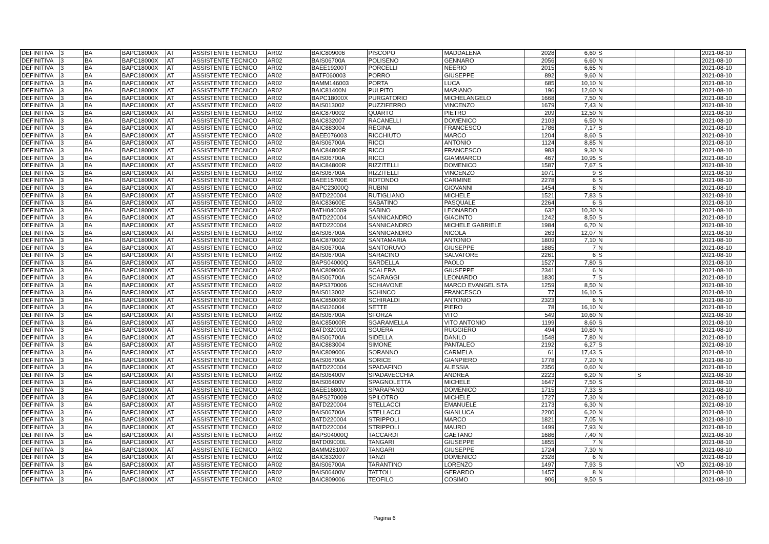| DEFINITIVA | 3 | BA | BAPC18000X | AT | ASSISTENTE TECNICO | AR02 | BAIC809006 | PISCOPO | MADDALENA | 2028 | 6,60 | S | | | 2021-08-10 |
| DEFINITIVA | 3 | BA | BAPC18000X | AT | ASSISTENTE TECNICO | AR02 | BAIS06700A | POLISENO | GENNARO | 2056 | 6,60 | N | | | 2021-08-10 |
| DEFINITIVA | 3 | BA | BAPC18000X | AT | ASSISTENTE TECNICO | AR02 | BAEE19200T | PORCELLI | NEERIO | 2015 | 6,65 | N | | | 2021-08-10 |
| DEFINITIVA | 3 | BA | BAPC18000X | AT | ASSISTENTE TECNICO | AR02 | BATF060003 | PORRO | GIUSEPPE | 892 | 9,60 | N | | | 2021-08-10 |
| DEFINITIVA | 3 | BA | BAPC18000X | AT | ASSISTENTE TECNICO | AR02 | BAMM146003 | PORTA | LUCA | 685 | 10,10 | N | | | 2021-08-10 |
| DEFINITIVA | 3 | BA | BAPC18000X | AT | ASSISTENTE TECNICO | AR02 | BAIC81400N | PULPITO | MARIANO | 196 | 12,60 | N | | | 2021-08-10 |
| DEFINITIVA | 3 | BA | BAPC18000X | AT | ASSISTENTE TECNICO | AR02 | BAPC18000X | PURGATORIO | MICHELANGELO | 1668 | 7,50 | N | | | 2021-08-10 |
| DEFINITIVA | 3 | BA | BAPC18000X | AT | ASSISTENTE TECNICO | AR02 | BAIS013002 | PUZZIFERRO | VINCENZO | 1679 | 7,43 | N | | | 2021-08-10 |
| DEFINITIVA | 3 | BA | BAPC18000X | AT | ASSISTENTE TECNICO | AR02 | BAIC870002 | QUARTO | PIETRO | 209 | 12,50 | N | | | 2021-08-10 |
| DEFINITIVA | 3 | BA | BAPC18000X | AT | ASSISTENTE TECNICO | AR02 | BAIC832007 | RACANELLI | DOMENICO | 2103 | 6,50 | N | | | 2021-08-10 |
| DEFINITIVA | 3 | BA | BAPC18000X | AT | ASSISTENTE TECNICO | AR02 | BAIC883004 | REGINA | FRANCESCO | 1786 | 7,17 | S | | | 2021-08-10 |
| DEFINITIVA | 3 | BA | BAPC18000X | AT | ASSISTENTE TECNICO | AR02 | BAEE076003 | RICCHIUTO | MARCO | 1204 | 8,60 | S | | | 2021-08-10 |
| DEFINITIVA | 3 | BA | BAPC18000X | AT | ASSISTENTE TECNICO | AR02 | BAIS06700A | RICCI | ANTONIO | 1124 | 8,85 | N | | | 2021-08-10 |
| DEFINITIVA | 3 | BA | BAPC18000X | AT | ASSISTENTE TECNICO | AR02 | BAIC84800R | RICCI | FRANCESCO | 983 | 9,30 | N | | | 2021-08-10 |
| DEFINITIVA | 3 | BA | BAPC18000X | AT | ASSISTENTE TECNICO | AR02 | BAIS06700A | RICCI | GIAMMARCO | 467 | 10,95 | S | | | 2021-08-10 |
| DEFINITIVA | 3 | BA | BAPC18000X | AT | ASSISTENTE TECNICO | AR02 | BAIC84800R | RIZZITELLI | DOMENICO | 1587 | 7,67 | S | | | 2021-08-10 |
| DEFINITIVA | 3 | BA | BAPC18000X | AT | ASSISTENTE TECNICO | AR02 | BAIS06700A | RIZZITELLI | VINCENZO | 1071 | 9 | S | | | 2021-08-10 |
| DEFINITIVA | 3 | BA | BAPC18000X | AT | ASSISTENTE TECNICO | AR02 | BAEE15700E | ROTONDO | CARMINE | 2278 | 6 | S | | | 2021-08-10 |
| DEFINITIVA | 3 | BA | BAPC18000X | AT | ASSISTENTE TECNICO | AR02 | BAPC23000Q | RUBINI | GIOVANNI | 1454 | 8 | N | | | 2021-08-10 |
| DEFINITIVA | 3 | BA | BAPC18000X | AT | ASSISTENTE TECNICO | AR02 | BATD220004 | RUTIGLIANO | MICHELE | 1521 | 7,83 | S | | | 2021-08-10 |
| DEFINITIVA | 3 | BA | BAPC18000X | AT | ASSISTENTE TECNICO | AR02 | BAIC83600E | SABATINO | PASQUALE | 2264 | 6 | S | | | 2021-08-10 |
| DEFINITIVA | 3 | BA | BAPC18000X | AT | ASSISTENTE TECNICO | AR02 | BATH040009 | SABINO | LEONARDO | 632 | 10,30 | N | | | 2021-08-10 |
| DEFINITIVA | 3 | BA | BAPC18000X | AT | ASSISTENTE TECNICO | AR02 | BATD220004 | SANNICANDRO | GIACINTO | 1242 | 8,50 | S | | | 2021-08-10 |
| DEFINITIVA | 3 | BA | BAPC18000X | AT | ASSISTENTE TECNICO | AR02 | BATD220004 | SANNICANDRO | MICHELE GABRIELE | 1984 | 6,70 | N | | | 2021-08-10 |
| DEFINITIVA | 3 | BA | BAPC18000X | AT | ASSISTENTE TECNICO | AR02 | BAIS06700A | SANNICANDRO | NICOLA | 263 | 12,07 | N | | | 2021-08-10 |
| DEFINITIVA | 3 | BA | BAPC18000X | AT | ASSISTENTE TECNICO | AR02 | BAIC870002 | SANTAMARIA | ANTONIO | 1809 | 7,10 | N | | | 2021-08-10 |
| DEFINITIVA | 3 | BA | BAPC18000X | AT | ASSISTENTE TECNICO | AR02 | BAIS06700A | SANTORUVO | GIUSEPPE | 1885 | 7 | N | | | 2021-08-10 |
| DEFINITIVA | 3 | BA | BAPC18000X | AT | ASSISTENTE TECNICO | AR02 | BAIS06700A | SARACINO | SALVATORE | 2261 | 6 | S | | | 2021-08-10 |
| DEFINITIVA | 3 | BA | BAPC18000X | AT | ASSISTENTE TECNICO | AR02 | BAPS04000Q | SARDELLA | PAOLO | 1527 | 7,80 | S | | | 2021-08-10 |
| DEFINITIVA | 3 | BA | BAPC18000X | AT | ASSISTENTE TECNICO | AR02 | BAIC809006 | SCALERA | GIUSEPPE | 2341 | 6 | N | | | 2021-08-10 |
| DEFINITIVA | 3 | BA | BAPC18000X | AT | ASSISTENTE TECNICO | AR02 | BAIS06700A | SCARAGGI | LEONARDO | 1830 | 7 | S | | | 2021-08-10 |
| DEFINITIVA | 3 | BA | BAPC18000X | AT | ASSISTENTE TECNICO | AR02 | BAPS370006 | SCHIAVONE | MARCO EVANGELISTA | 1259 | 8,50 | N | | | 2021-08-10 |
| DEFINITIVA | 3 | BA | BAPC18000X | AT | ASSISTENTE TECNICO | AR02 | BAIS013002 | SCHINCO | FRANCESCO | 77 | 16,10 | S | | | 2021-08-10 |
| DEFINITIVA | 3 | BA | BAPC18000X | AT | ASSISTENTE TECNICO | AR02 | BAIC85000R | SCHIRALDI | ANTONIO | 2323 | 6 | N | | | 2021-08-10 |
| DEFINITIVA | 3 | BA | BAPC18000X | AT | ASSISTENTE TECNICO | AR02 | BAIS026004 | SETTE | PIERO | 78 | 16,10 | N | | | 2021-08-10 |
| DEFINITIVA | 3 | BA | BAPC18000X | AT | ASSISTENTE TECNICO | AR02 | BAIS06700A | SFORZA | VITO | 549 | 10,60 | N | | | 2021-08-10 |
| DEFINITIVA | 3 | BA | BAPC18000X | AT | ASSISTENTE TECNICO | AR02 | BAIC85000R | SGARAMELLA | VITO ANTONIO | 1199 | 8,60 | S | | | 2021-08-10 |
| DEFINITIVA | 3 | BA | BAPC18000X | AT | ASSISTENTE TECNICO | AR02 | BATD320001 | SGUERA | RUGGIERO | 494 | 10,80 | N | | | 2021-08-10 |
| DEFINITIVA | 3 | BA | BAPC18000X | AT | ASSISTENTE TECNICO | AR02 | BAIS06700A | SIDELLA | DANILO | 1548 | 7,80 | N | | | 2021-08-10 |
| DEFINITIVA | 3 | BA | BAPC18000X | AT | ASSISTENTE TECNICO | AR02 | BAIC883004 | SIMONE | PANTALEO | 2192 | 6,27 | S | | | 2021-08-10 |
| DEFINITIVA | 3 | BA | BAPC18000X | AT | ASSISTENTE TECNICO | AR02 | BAIC809006 | SORANNO | CARMELA | 61 | 17,43 | S | | | 2021-08-10 |
| DEFINITIVA | 3 | BA | BAPC18000X | AT | ASSISTENTE TECNICO | AR02 | BAIS06700A | SORICE | GIANPIERO | 1778 | 7,20 | N | | | 2021-08-10 |
| DEFINITIVA | 3 | BA | BAPC18000X | AT | ASSISTENTE TECNICO | AR02 | BATD220004 | SPADAFINO | ALESSIA | 2356 | 0,60 | N | | | 2021-08-10 |
| DEFINITIVA | 3 | BA | BAPC18000X | AT | ASSISTENTE TECNICO | AR02 | BAIS06400V | SPADAVECCHIA | ANDREA | 2223 | 6,20 | N | S | | 2021-08-10 |
| DEFINITIVA | 3 | BA | BAPC18000X | AT | ASSISTENTE TECNICO | AR02 | BAIS06400V | SPAGNOLETTA | MICHELE | 1647 | 7,50 | S | | | 2021-08-10 |
| DEFINITIVA | 3 | BA | BAPC18000X | AT | ASSISTENTE TECNICO | AR02 | BAEE168001 | SPARAPANO | DOMENICO | 1715 | 7,33 | S | | | 2021-08-10 |
| DEFINITIVA | 3 | BA | BAPC18000X | AT | ASSISTENTE TECNICO | AR02 | BAPS270009 | SPILOTRO | MICHELE | 1727 | 7,30 | N | | | 2021-08-10 |
| DEFINITIVA | 3 | BA | BAPC18000X | AT | ASSISTENTE TECNICO | AR02 | BATD220004 | STELLACCI | EMANUELE | 2173 | 6,30 | N | | | 2021-08-10 |
| DEFINITIVA | 3 | BA | BAPC18000X | AT | ASSISTENTE TECNICO | AR02 | BAIS06700A | STELLACCI | GIANLUCA | 2200 | 6,20 | N | | | 2021-08-10 |
| DEFINITIVA | 3 | BA | BAPC18000X | AT | ASSISTENTE TECNICO | AR02 | BATD220004 | STRIPPOLI | MARCO | 1821 | 7,05 | N | | | 2021-08-10 |
| DEFINITIVA | 3 | BA | BAPC18000X | AT | ASSISTENTE TECNICO | AR02 | BATD220004 | STRIPPOLI | MAURO | 1499 | 7,93 | N | | | 2021-08-10 |
| DEFINITIVA | 3 | BA | BAPC18000X | AT | ASSISTENTE TECNICO | AR02 | BAPS04000Q | TACCARDI | GAETANO | 1686 | 7,40 | N | | | 2021-08-10 |
| DEFINITIVA | 3 | BA | BAPC18000X | AT | ASSISTENTE TECNICO | AR02 | BATD09000L | TANGARI | GIUSEPPE | 1855 | 7 | N | | | 2021-08-10 |
| DEFINITIVA | 3 | BA | BAPC18000X | AT | ASSISTENTE TECNICO | AR02 | BAMM281007 | TANGARI | GIUSEPPE | 1724 | 7,30 | N | | | 2021-08-10 |
| DEFINITIVA | 3 | BA | BAPC18000X | AT | ASSISTENTE TECNICO | AR02 | BAIC832007 | TANZI | DOMENICO | 2328 | 6 | N | | | 2021-08-10 |
| DEFINITIVA | 3 | BA | BAPC18000X | AT | ASSISTENTE TECNICO | AR02 | BAIS06700A | TARANTINO | LORENZO | 1497 | 7,93 | S | | VD | 2021-08-10 |
| DEFINITIVA | 3 | BA | BAPC18000X | AT | ASSISTENTE TECNICO | AR02 | BAIS06400V | TATTOLI | GERARDO | 1457 | 8 | N | | | 2021-08-10 |
| DEFINITIVA | 3 | BA | BAPC18000X | AT | ASSISTENTE TECNICO | AR02 | BAIC809006 | TEOFILO | COSIMO | 906 | 9,50 | S | | | 2021-08-10 |
Pagina 6